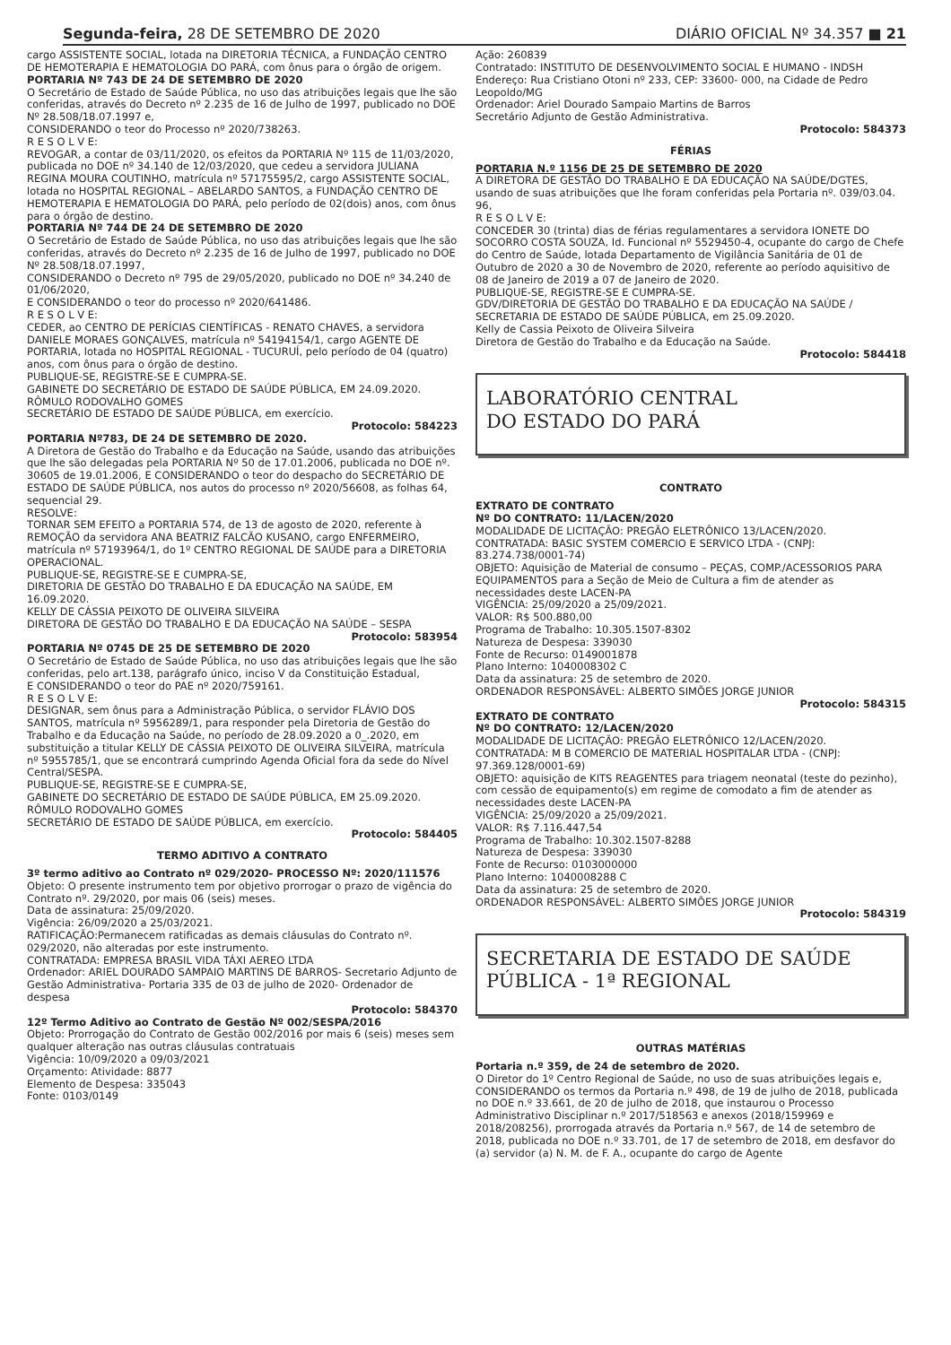Segunda-feira, 28 DE SETEMBRO DE 2020 DIÁRIO OFICIAL Nº 34.357 ■ 21
cargo ASSISTENTE SOCIAL, lotada na DIRETORIA TÉCNICA, a FUNDAÇÃO CENTRO DE HEMOTERAPIA E HEMATOLOGIA DO PARÁ, com ônus para o órgão de origem.
PORTARIA Nº 743 DE 24 DE SETEMBRO DE 2020
O Secretário de Estado de Saúde Pública, no uso das atribuições legais que lhe são conferidas, através do Decreto nº 2.235 de 16 de Julho de 1997, publicado no DOE Nº 28.508/18.07.1997 e,
CONSIDERANDO o teor do Processo nº 2020/738263.
R E S O L V E:
REVOGAR, a contar de 03/11/2020, os efeitos da PORTARIA Nº 115 de 11/03/2020, publicada no DOE nº 34.140 de 12/03/2020, que cedeu a servidora JULIANA REGINA MOURA COUTINHO, matrícula nº 57175595/2, cargo ASSISTENTE SOCIAL, lotada no HOSPITAL REGIONAL – ABELARDO SANTOS, a FUNDAÇÃO CENTRO DE HEMOTERAPIA E HEMATOLOGIA DO PARÁ, pelo período de 02(dois) anos, com ônus para o órgão de destino.
PORTARIA Nº 744 DE 24 DE SETEMBRO DE 2020
O Secretário de Estado de Saúde Pública, no uso das atribuições legais que lhe são conferidas, através do Decreto nº 2.235 de 16 de Julho de 1997, publicado no DOE Nº 28.508/18.07.1997,
CONSIDERANDO o Decreto nº 795 de 29/05/2020, publicado no DOE nº 34.240 de 01/06/2020,
E CONSIDERANDO o teor do processo nº 2020/641486.
R E S O L V E:
CEDER, ao CENTRO DE PERÍCIAS CIENTÍFICAS - RENATO CHAVES, a servidora DANIELE MORAES GONÇALVES, matrícula nº 54194154/1, cargo AGENTE DE PORTARIA, lotada no HOSPITAL REGIONAL - TUCURUÍ, pelo período de 04 (quatro) anos, com ônus para o órgão de destino.
PUBLIQUE-SE, REGISTRE-SE E CUMPRA-SE.
GABINETE DO SECRETÁRIO DE ESTADO DE SAÚDE PÚBLICA, EM 24.09.2020.
RÔMULO RODOVALHO GOMES
SECRETÁRIO DE ESTADO DE SAÚDE PÚBLICA, em exercício.
Protocolo: 584223
PORTARIA Nº783, DE 24 DE SETEMBRO DE 2020.
A Diretora de Gestão do Trabalho e da Educação na Saúde, usando das atribuições que lhe são delegadas pela PORTARIA Nº 50 de 17.01.2006, publicada no DOE nº. 30605 de 19.01.2006, E CONSIDERANDO o teor do despacho do SECRETÁRIO DE ESTADO DE SAÚDE PÚBLICA, nos autos do processo nº 2020/56608, as folhas 64, sequencial 29.
RESOLVE:
TORNAR SEM EFEITO a PORTARIA 574, de 13 de agosto de 2020, referente à REMOÇÃO da servidora ANA BEATRIZ FALCÃO KUSANO, cargo ENFERMEIRO, matrícula nº 57193964/1, do 1º CENTRO REGIONAL DE SAÚDE para a DIRETORIA OPERACIONAL.
PUBLIQUE-SE, REGISTRE-SE E CUMPRA-SE,
DIRETORIA DE GESTÃO DO TRABALHO E DA EDUCAÇÃO NA SAÚDE, EM 16.09.2020.
KELLY DE CÁSSIA PEIXOTO DE OLIVEIRA SILVEIRA
DIRETORA DE GESTÃO DO TRABALHO E DA EDUCAÇÃO NA SAÚDE – SESPA
Protocolo: 583954
PORTARIA Nº 0745 DE 25 DE SETEMBRO DE 2020
O Secretário de Estado de Saúde Pública, no uso das atribuições legais que lhe são conferidas, pelo art.138, parágrafo único, inciso V da Constituição Estadual,
E CONSIDERANDO o teor do PAE nº 2020/759161.
R E S O L V E:
DESIGNAR, sem ônus para a Administração Pública, o servidor FLÁVIO DOS SANTOS, matrícula nº 5956289/1, para responder pela Diretoria de Gestão do Trabalho e da Educação na Saúde, no período de 28.09.2020 a 0_.2020, em substituição a titular KELLY DE CÁSSIA PEIXOTO DE OLIVEIRA SILVEIRA, matrícula nº 5955785/1, que se encontrará cumprindo Agenda Oficial fora da sede do Nível Central/SESPA.
PUBLIQUE-SE, REGISTRE-SE E CUMPRA-SE,
GABINETE DO SECRETÁRIO DE ESTADO DE SAÚDE PÚBLICA, EM 25.09.2020.
RÔMULO RODOVALHO GOMES
SECRETÁRIO DE ESTADO DE SAÚDE PÚBLICA, em exercício.
Protocolo: 584405
TERMO ADITIVO A CONTRATO
3º termo aditivo ao Contrato nº 029/2020- PROCESSO Nº: 2020/111576
Objeto: O presente instrumento tem por objetivo prorrogar o prazo de vigência do Contrato nº. 29/2020, por mais 06 (seis) meses.
Data de assinatura: 25/09/2020.
Vigência: 26/09/2020 a 25/03/2021.
RATIFICAÇÃO:Permanecem ratificadas as demais cláusulas do Contrato nº. 029/2020, não alteradas por este instrumento.
CONTRATADA: EMPRESA BRASIL VIDA TÁXI AEREO LTDA
Ordenador: ARIEL DOURADO SAMPAIO MARTINS DE BARROS- Secretario Adjunto de Gestão Administrativa- Portaria 335 de 03 de julho de 2020- Ordenador de despesa
Protocolo: 584370
12º Termo Aditivo ao Contrato de Gestão Nº 002/SESPA/2016
Objeto: Prorrogação do Contrato de Gestão 002/2016 por mais 6 (seis) meses sem qualquer alteração nas outras cláusulas contratuais
Vigência: 10/09/2020 a 09/03/2021
Orçamento: Atividade: 8877
Elemento de Despesa: 335043
Fonte: 0103/0149
Ação: 260839
Contratado: INSTITUTO DE DESENVOLVIMENTO SOCIAL E HUMANO - INDSH
Endereço: Rua Cristiano Otoni nº 233, CEP: 33600- 000, na Cidade de Pedro Leopoldo/MG
Ordenador: Ariel Dourado Sampaio Martins de Barros
Secretário Adjunto de Gestão Administrativa.
Protocolo: 584373
FÉRIAS
PORTARIA N.º 1156 DE 25 DE SETEMBRO DE 2020
A DIRETORA DE GESTÃO DO TRABALHO E DA EDUCAÇÃO NA SAÚDE/DGTES, usando de suas atribuições que lhe foram conferidas pela Portaria nº. 039/03.04. 96,
R E S O L V E:
CONCEDER 30 (trinta) dias de férias regulamentares a servidora IONETE DO SOCORRO COSTA SOUZA, Id. Funcional nº 5529450-4, ocupante do cargo de Chefe do Centro de Saúde, lotada Departamento de Vigilância Sanitária de 01 de Outubro de 2020 a 30 de Novembro de 2020, referente ao período aquisitivo de 08 de Janeiro de 2019 a 07 de Janeiro de 2020.
PUBLIQUE-SE, REGISTRE-SE E CUMPRA-SE.
GDV/DIRETORIA DE GESTÃO DO TRABALHO E DA EDUCAÇÃO NA SAÚDE / SECRETARIA DE ESTADO DE SAÚDE PÚBLICA, em 25.09.2020.
Kelly de Cassia Peixoto de Oliveira Silveira
Diretora de Gestão do Trabalho e da Educação na Saúde.
Protocolo: 584418
LABORATÓRIO CENTRAL
DO ESTADO DO PARÁ
CONTRATO
EXTRATO DE CONTRATO
Nº DO CONTRATO: 11/LACEN/2020
MODALIDADE DE LICITAÇÃO: PREGÃO ELETRÔNICO 13/LACEN/2020.
CONTRATADA: BASIC SYSTEM COMERCIO E SERVICO LTDA - (CNPJ: 83.274.738/0001-74)
OBJETO: Aquisição de Material de consumo – PEÇAS, COMP./ACESSORIOS PARA EQUIPAMENTOS para a Seção de Meio de Cultura a fim de atender as necessidades deste LACEN-PA
VIGÊNCIA: 25/09/2020 a 25/09/2021.
VALOR: R$ 500.880,00
Programa de Trabalho: 10.305.1507-8302
Natureza de Despesa: 339030
Fonte de Recurso: 0149001878
Plano Interno: 1040008302 C
Data da assinatura: 25 de setembro de 2020.
ORDENADOR RESPONSÁVEL: ALBERTO SIMÕES JORGE JUNIOR
Protocolo: 584315
EXTRATO DE CONTRATO
Nº DO CONTRATO: 12/LACEN/2020
MODALIDADE DE LICITAÇÃO: PREGÃO ELETRÔNICO 12/LACEN/2020.
CONTRATADA: M B COMERCIO DE MATERIAL HOSPITALAR LTDA - (CNPJ: 97.369.128/0001-69)
OBJETO: aquisição de KITS REAGENTES para triagem neonatal (teste do pezinho), com cessão de equipamento(s) em regime de comodato a fim de atender as necessidades deste LACEN-PA
VIGÊNCIA: 25/09/2020 a 25/09/2021.
VALOR: R$ 7.116.447,54
Programa de Trabalho: 10.302.1507-8288
Natureza de Despesa: 339030
Fonte de Recurso: 0103000000
Plano Interno: 1040008288 C
Data da assinatura: 25 de setembro de 2020.
ORDENADOR RESPONSÁVEL: ALBERTO SIMÕES JORGE JUNIOR
Protocolo: 584319
SECRETARIA DE ESTADO DE SAÚDE
PÚBLICA - 1ª REGIONAL
OUTRAS MATÉRIAS
Portaria n.º 359, de 24 de setembro de 2020.
O Diretor do 1º Centro Regional de Saúde, no uso de suas atribuições legais e,
CONSIDERANDO os termos da Portaria n.º 498, de 19 de julho de 2018, publicada no DOE n.º 33.661, de 20 de julho de 2018, que instaurou o Processo Administrativo Disciplinar n.º 2017/518563 e anexos (2018/159969 e 2018/208256), prorrogada através da Portaria n.º 567, de 14 de setembro de 2018, publicada no DOE n.º 33.701, de 17 de setembro de 2018, em desfavor do (a) servidor (a) N. M. de F. A., ocupante do cargo de Agente